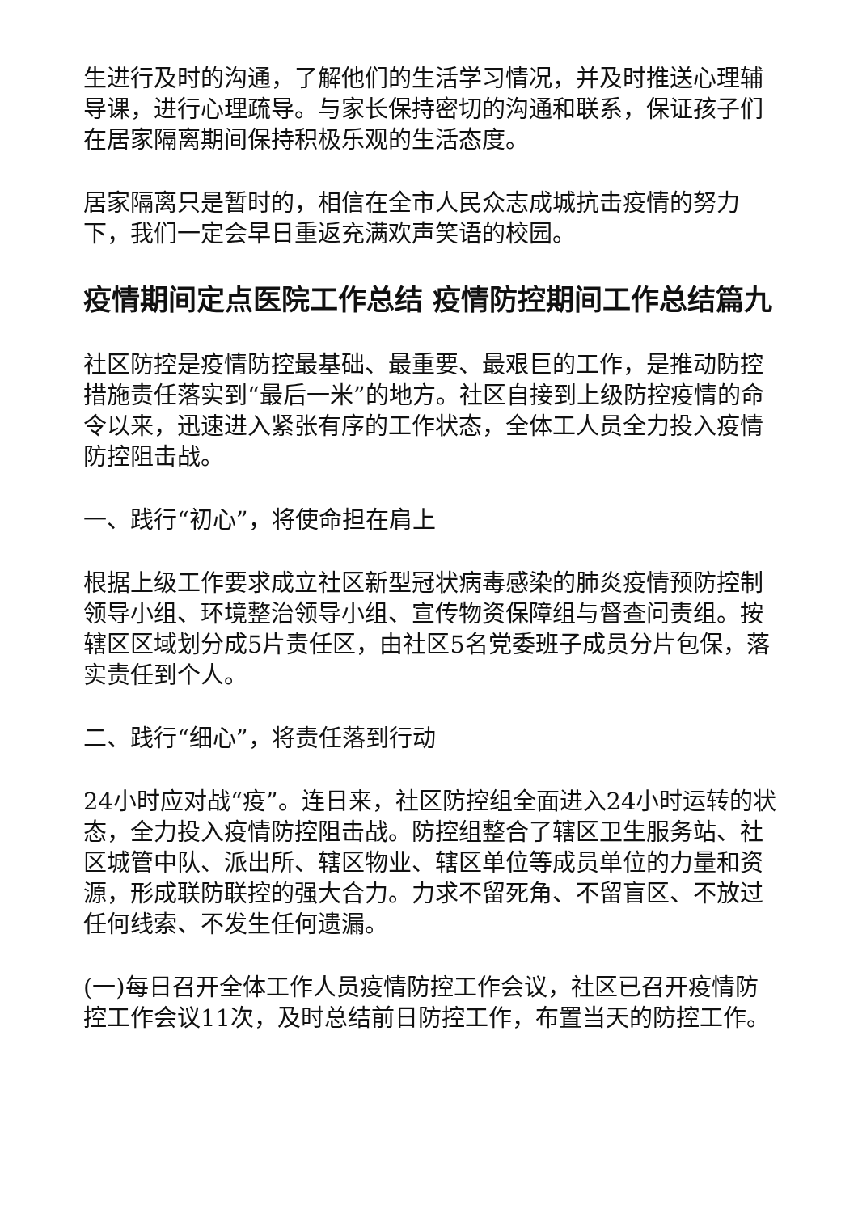生进行及时的沟通，了解他们的生活学习情况，并及时推送心理辅导课，进行心理疏导。与家长保持密切的沟通和联系，保证孩子们在居家隔离期间保持积极乐观的生活态度。
居家隔离只是暂时的，相信在全市人民众志成城抗击疫情的努力下，我们一定会早日重返充满欢声笑语的校园。
疫情期间定点医院工作总结 疫情防控期间工作总结篇九
社区防控是疫情防控最基础、最重要、最艰巨的工作，是推动防控措施责任落实到“最后一米”的地方。社区自接到上级防控疫情的命令以来，迅速进入紧张有序的工作状态，全体工人员全力投入疫情防控阻击战。
一、践行“初心”，将使命担在肩上
根据上级工作要求成立社区新型冠状病毒感染的肺炎疫情预防控制领导小组、环境整治领导小组、宣传物资保障组与督查问责组。按辖区区域划分成5片责任区，由社区5名党委班子成员分片包保，落实责任到个人。
二、践行“细心”，将责任落到行动
24小时应对战“疫”。连日来，社区防控组全面进入24小时运转的状态，全力投入疫情防控阻击战。防控组整合了辖区卫生服务站、社区城管中队、派出所、辖区物业、辖区单位等成员单位的力量和资源，形成联防联控的强大合力。力求不留死角、不留盲区、不放过任何线索、不发生任何遗漏。
(一)每日召开全体工作人员疫情防控工作会议，社区已召开疫情防控工作会议11次，及时总结前日防控工作，布置当天的防控工作。